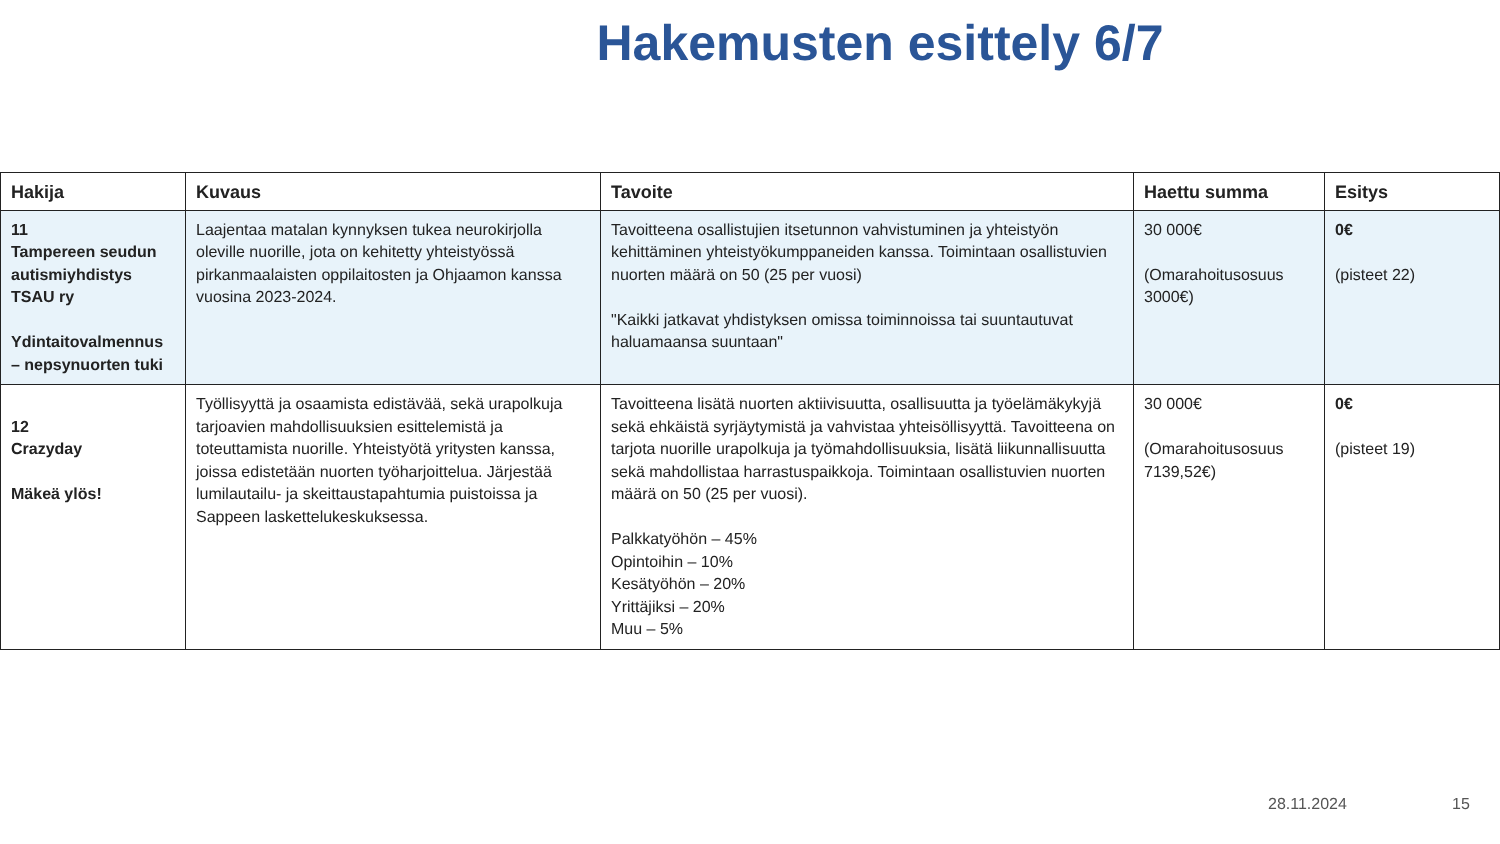Hakemusten esittely 6/7
| Hakija | Kuvaus | Tavoite | Haettu summa | Esitys |
| --- | --- | --- | --- | --- |
| 11 Tampereen seudun autismiyhdistys TSAU ry Ydintaitovalmennus – nepsynuorten tuki | Laajentaa matalan kynnyksen tukea neurokirjolla oleville nuorille, jota on kehitetty yhteistyössä pirkanmaalaisten oppilaitosten ja Ohjaamon kanssa vuosina 2023-2024. | Tavoitteena osallistujien itsetunnon vahvistuminen ja yhteistyön kehittäminen yhteistyökumppaneiden kanssa. Toimintaan osallistuvien nuorten määrä on 50 (25 per vuosi) "Kaikki jatkavat yhdistyksen omissa toiminnoissa tai suuntautuvat haluamaansa suuntaan" | 30 000€ (Omarahoitusosuus 3000€) | 0€ (pisteet 22) |
| 12 Crazyday Mäkeä ylös! | Työllisyyttä ja osaamista edistävää, sekä urapolkuja tarjoavien mahdollisuuksien esittelemistä ja toteuttamista nuorille. Yhteistyötä yritysten kanssa, joissa edistetään nuorten työharjoittelua. Järjestää lumilautailu- ja skeittaustapahtumia puistoissa ja Sappeen laskettelukeskuksessa. | Tavoitteena lisätä nuorten aktiivisuutta, osallisuutta ja työelämäkykyjä sekä ehkäistä syrjäytymistä ja vahvistaa yhteisöllisyyttä. Tavoitteena on tarjota nuorille urapolkuja ja työmahdollisuuksia, lisätä liikunnallisuutta sekä mahdollistaa harrastuspaikkoja. Toimintaan osallistuvien nuorten määrä on 50 (25 per vuosi). Palkkatyöhön – 45% Opintoihin – 10% Kesätyöhön – 20% Yrittäjiksi – 20% Muu – 5% | 30 000€ (Omarahoitusosuus 7139,52€) | 0€ (pisteet 19) |
28.11.2024 15